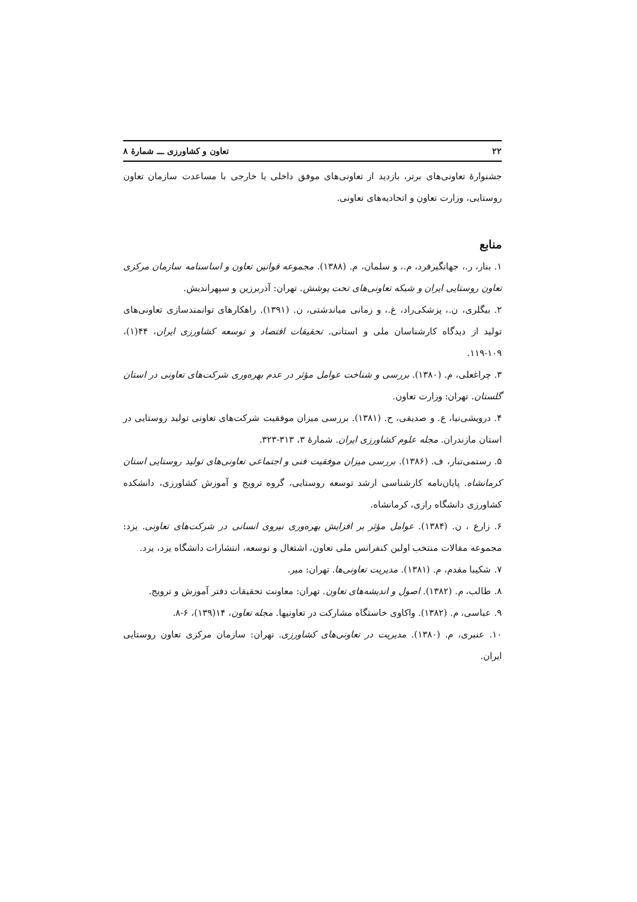۲۲ تعاون و کشاورزی ـــ شمارهٔ ۸
جشنوارهٔ تعاونی‌های برتر، بازدید از تعاونی‌های موفق داخلی یا خارجی با مساعدت سازمان تعاون روستایی، وزارت تعاون و اتحادیه‌های تعاونی.
منابع
۱. بنار، ر.، جهانگیرفرد، م.، و سلمان، م. (۱۳۸۸). مجموعه قوانین تعاون و اساسنامه سازمان مرکزی تعاون روستایی ایران و شبکه تعاونی‌های تحت پوشش. تهران: آذربرزین و سپهراندیش.
۲. بیگلری، ن.، پزشکی‌راد، غ.، و زمانی میاندشتی، ن. (۱۳۹۱). راهکارهای توانمندسازی تعاونی‌های تولید از دیدگاه کارشناسان ملی و استانی. تحقیقات اقتصاد و توسعه کشاورزی ایران، ۴۴(۱)، ۱۰۹-۱۱۹.
۳. چراغعلی، م. (۱۳۸۰). بررسی و شناخت عوامل مؤثر در عدم بهره‌وری شرکت‌های تعاونی در استان گلستان. تهران: وزارت تعاون.
۴. درویشی‌نیا، ع. و صدیقی، ح. (۱۳۸۱). بررسی میزان موفقیت شرکت‌های تعاونی تولید روستایی در استان مازندران. مجله علوم کشاورزی ایران. شمارهٔ ۳، ۳۱۳-۳۲۳.
۵. رستمی‌تبار، ف. (۱۳۸۶). بررسی میزان موفقیت فنی و اجتماعی تعاونی‌های تولید روستایی استان کرمانشاه. پایان‌نامه کارشناسی ارشد توسعه روستایی، گروه ترویج و آموزش کشاورزی، دانشکده کشاورزی دانشگاه رازی، کرمانشاه.
۶. زارع ، ن. (۱۳۸۴). عوامل مؤثر بر افزایش بهره‌وری نیروی انسانی در شرکت‌های تعاونی. یزد: مجموعه مقالات منتخب اولین کنفرانس ملی تعاون، اشتغال و توسعه، انتشارات دانشگاه یزد، یزد.
۷. شکیبا مقدم، م. (۱۳۸۱). مدیریت تعاونی‌ها. تهران: میر.
۸. طالب، م. (۱۳۸۲). اصول و اندیشه‌های تعاون. تهران: معاونت تحقیقات دفتر آموزش و ترویج.
۹. عباسی، م. (۱۳۸۲). واکاوی خاستگاه مشارکت در تعاونیها. مجله تعاون، ۱۴(۱۳۹)، ۶-۸.
۱۰. عنبری، م. (۱۳۸۰). مدیریت در تعاونی‌های کشاورزی. تهران: سازمان مرکزی تعاون روستایی ایران.